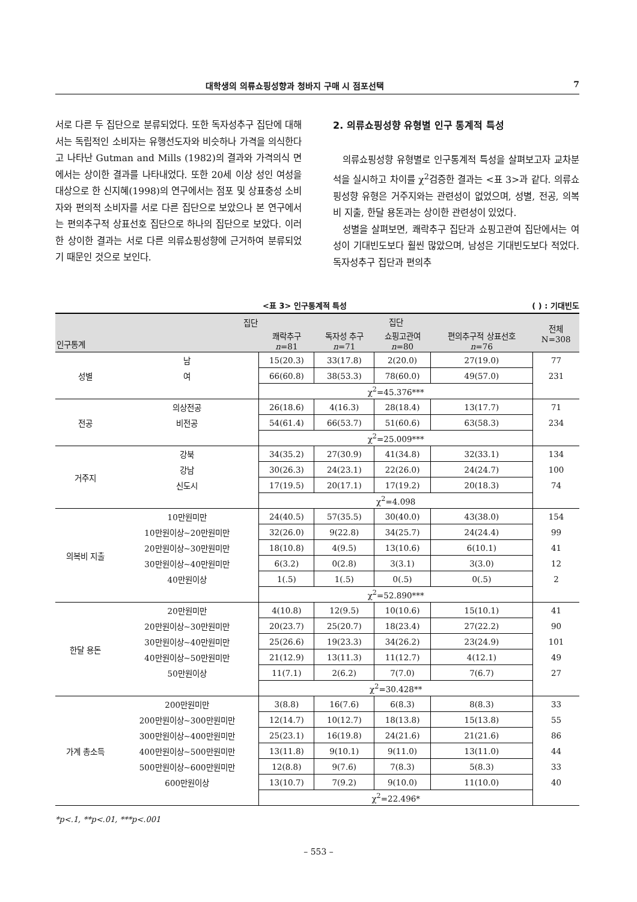대학생의 의류쇼핑성향과 청바지 구매 시 점포선택 7
서로 다른 두 집단으로 분류되었다. 또한 독자성추구 집단에 대해서는 독립적인 소비자는 유행선도자와 비슷하나 가격을 의식한다고 나타난 Gutman and Mills (1982)의 결과와 가격의식 면에서는 상이한 결과를 나타내었다. 또한 20세 이상 성인 여성을 대상으로 한 신지혜(1998)의 연구에서는 점포 및 상표충성 소비자와 편의적 소비자를 서로 다른 집단으로 보았으나 본 연구에서는 편의추구적 상표선호 집단으로 하나의 집단으로 보았다. 이러한 상이한 결과는 서로 다른 의류쇼핑성향에 근거하여 분류되었기 때문인 것으로 보인다.
2. 의류쇼핑성향 유형별 인구 통계적 특성
의류쇼핑성향 유형별로 인구통계적 특성을 살펴보고자 교차분석을 실시하고 차이를 χ<sup>2</sup>검증한 결과는 <표 3>과 같다. 의류쇼핑성향 유형은 거주지와는 관련성이 없었으며, 성별, 전공, 의복비 지출, 한달 용돈과는 상이한 관련성이 있었다.
성별을 살펴보면, 쾌락추구 집단과 쇼핑고관여 집단에서는 여성이 기대빈도보다 훨씬 많았으며, 남성은 기대빈도보다 적었다. 독자성추구 집단과 편의추
<표 3> 인구통계적 특성 ( ) : 기대빈도
| 집단 인구통계 | | 집단 | | | | 전체 N=308 |
| --- | --- | --- | --- | --- | --- | --- |
| | | 쾌락추구 n =81 | 독자성 추구 n =71 | 쇼핑고관여 n =80 | 편의추구적 상표선호 n =76 | |
| 성별 | 남 | 15(20.3) | 33(17.8) | 2(20.0) | 27(19.0) | 77 |
| | 여 | 66(60.8) | 38(53.3) | 78(60.0) | 49(57.0) | 231 |
| | | χ<sup>2</sup>=45.376*** | | | | |
| 전공 | 의상전공 | 26(18.6) | 4(16.3) | 28(18.4) | 13(17.7) | 71 |
| | 비전공 | 54(61.4) | 66(53.7) | 51(60.6) | 63(58.3) | 234 |
| | | χ<sup>2</sup>=25.009*** | | | | |
| 거주지 | 강북 | 34(35.2) | 27(30.9) | 41(34.8) | 32(33.1) | 134 |
| | 강남 | 30(26.3) | 24(23.1) | 22(26.0) | 24(24.7) | 100 |
| | 신도시 | 17(19.5) | 20(17.1) | 17(19.2) | 20(18.3) | 74 |
| | | χ<sup>2</sup>=4.098 | | | | |
| 의복비 지출 | 10만원미만 | 24(40.5) | 57(35.5) | 30(40.0) | 43(38.0) | 154 |
| | 10만원이상~20만원미만 | 32(26.0) | 9(22.8) | 34(25.7) | 24(24.4) | 99 |
| | 20만원이상~30만원미만 | 18(10.8) | 4(9.5) | 13(10.6) | 6(10.1) | 41 |
| | 30만원이상~40만원미만 | 6(3.2) | 0(2.8) | 3(3.1) | 3(3.0) | 12 |
| | 40만원이상 | 1(.5) | 1(.5) | 0(.5) | 0(.5) | 2 |
| | | χ<sup>2</sup>=52.890*** | | | | |
| 한달 용돈 | 20만원미만 | 4(10.8) | 12(9.5) | 10(10.6) | 15(10.1) | 41 |
| | 20만원이상~30만원미만 | 20(23.7) | 25(20.7) | 18(23.4) | 27(22.2) | 90 |
| | 30만원이상~40만원미만 | 25(26.6) | 19(23.3) | 34(26.2) | 23(24.9) | 101 |
| | 40만원이상~50만원미만 | 21(12.9) | 13(11.3) | 11(12.7) | 4(12.1) | 49 |
| | 50만원이상 | 11(7.1) | 2(6.2) | 7(7.0) | 7(6.7) | 27 |
| | | χ<sup>2</sup>=30.428** | | | | |
| 가계 총소득 | 200만원미만 | 3(8.8) | 16(7.6) | 6(8.3) | 8(8.3) | 33 |
| | 200만원이상~300만원미만 | 12(14.7) | 10(12.7) | 18(13.8) | 15(13.8) | 55 |
| | 300만원이상~400만원미만 | 25(23.1) | 16(19.8) | 24(21.6) | 21(21.6) | 86 |
| | 400만원이상~500만원미만 | 13(11.8) | 9(10.1) | 9(11.0) | 13(11.0) | 44 |
| | 500만원이상~600만원미만 | 12(8.8) | 9(7.6) | 7(8.3) | 5(8.3) | 33 |
| | 600만원이상 | 13(10.7) | 7(9.2) | 9(10.0) | 11(10.0) | 40 |
| | | χ<sup>2</sup>=22.496* | | | | |
*p<.1, **p<.01, ***p<.001
– 553 –